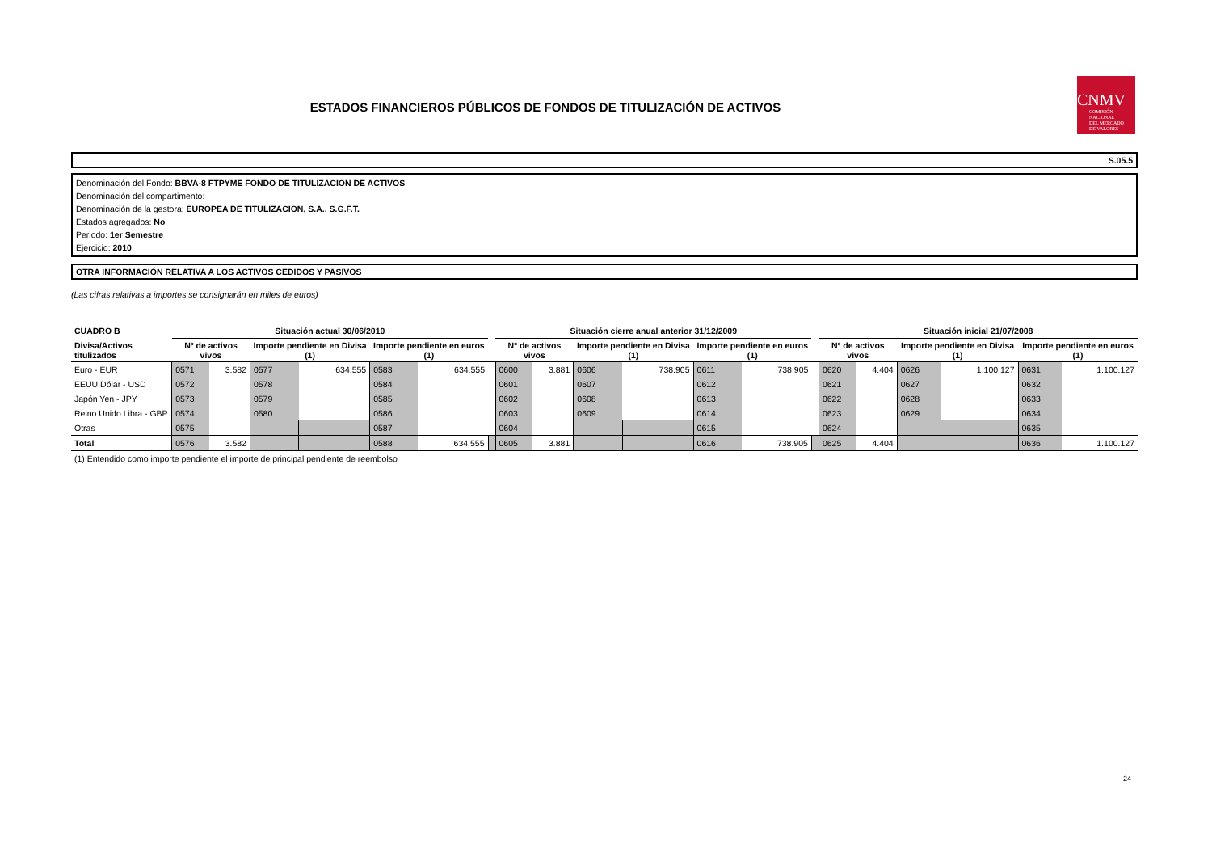ESTADOS FINANCIEROS PÚBLICOS DE FONDOS DE TITULIZACIÓN DE ACTIVOS
CNMV
COMISIÓN
NACIONAL
DEL MERCADO
DE VALORES
S.05.5
Denominación del Fondo: BBVA-8 FTPYME FONDO DE TITULIZACION DE ACTIVOS
Denominación del compartimento:
Denominación de la gestora: EUROPEA DE TITULIZACION, S.A., S.G.F.T.
Estados agregados: No
Periodo: 1er Semestre
Ejercicio: 2010
OTRA INFORMACIÓN RELATIVA A LOS ACTIVOS CEDIDOS Y PASIVOS
(Las cifras relativas a importes se consignarán en miles de euros)
| CUADRO B | Situación actual 30/06/2010 | | | | | | | Situación cierre anual anterior 31/12/2009 | | | | | | | Situación inicial 21/07/2008 | | | | | |
| Divisa/Activos titulizados | Nº de activos vivos | | Importe pendiente en Divisa (1) | | Importe pendiente en euros (1) | | | Nº de activos vivos | | Importe pendiente en Divisa (1) | | Importe pendiente en euros (1) | | | Nº de activos vivos | | Importe pendiente en Divisa (1) | | Importe pendiente en euros (1) | |
| Euro - EUR | 0571 | 3.582 | 0577 | 634.555 | 0583 | 634.555 | | 0600 | 3.881 | 0606 | 738.905 | 0611 | 738.905 | | 0620 | 4.404 | 0626 | 1.100.127 | 0631 | 1.100.127 |
| EEUU Dólar - USD | 0572 | | 0578 | | 0584 | | | 0601 | | 0607 | | 0612 | | | 0621 | | 0627 | | 0632 | |
| Japón Yen - JPY | 0573 | | 0579 | | 0585 | | | 0602 | | 0608 | | 0613 | | | 0622 | | 0628 | | 0633 | |
| Reino Unido Libra - GBP | 0574 | | 0580 | | 0586 | | | 0603 | | 0609 | | 0614 | | | 0623 | | 0629 | | 0634 | |
| Otras | 0575 | | | | 0587 | | | 0604 | | | | 0615 | | | 0624 | | | | 0635 | |
| Total | 0576 | 3.582 | | | 0588 | 634.555 | | 0605 | 3.881 | | | 0616 | 738.905 | | 0625 | 4.404 | | | 0636 | 1.100.127 |
(1) Entendido como importe pendiente el importe de principal pendiente de reembolso
24